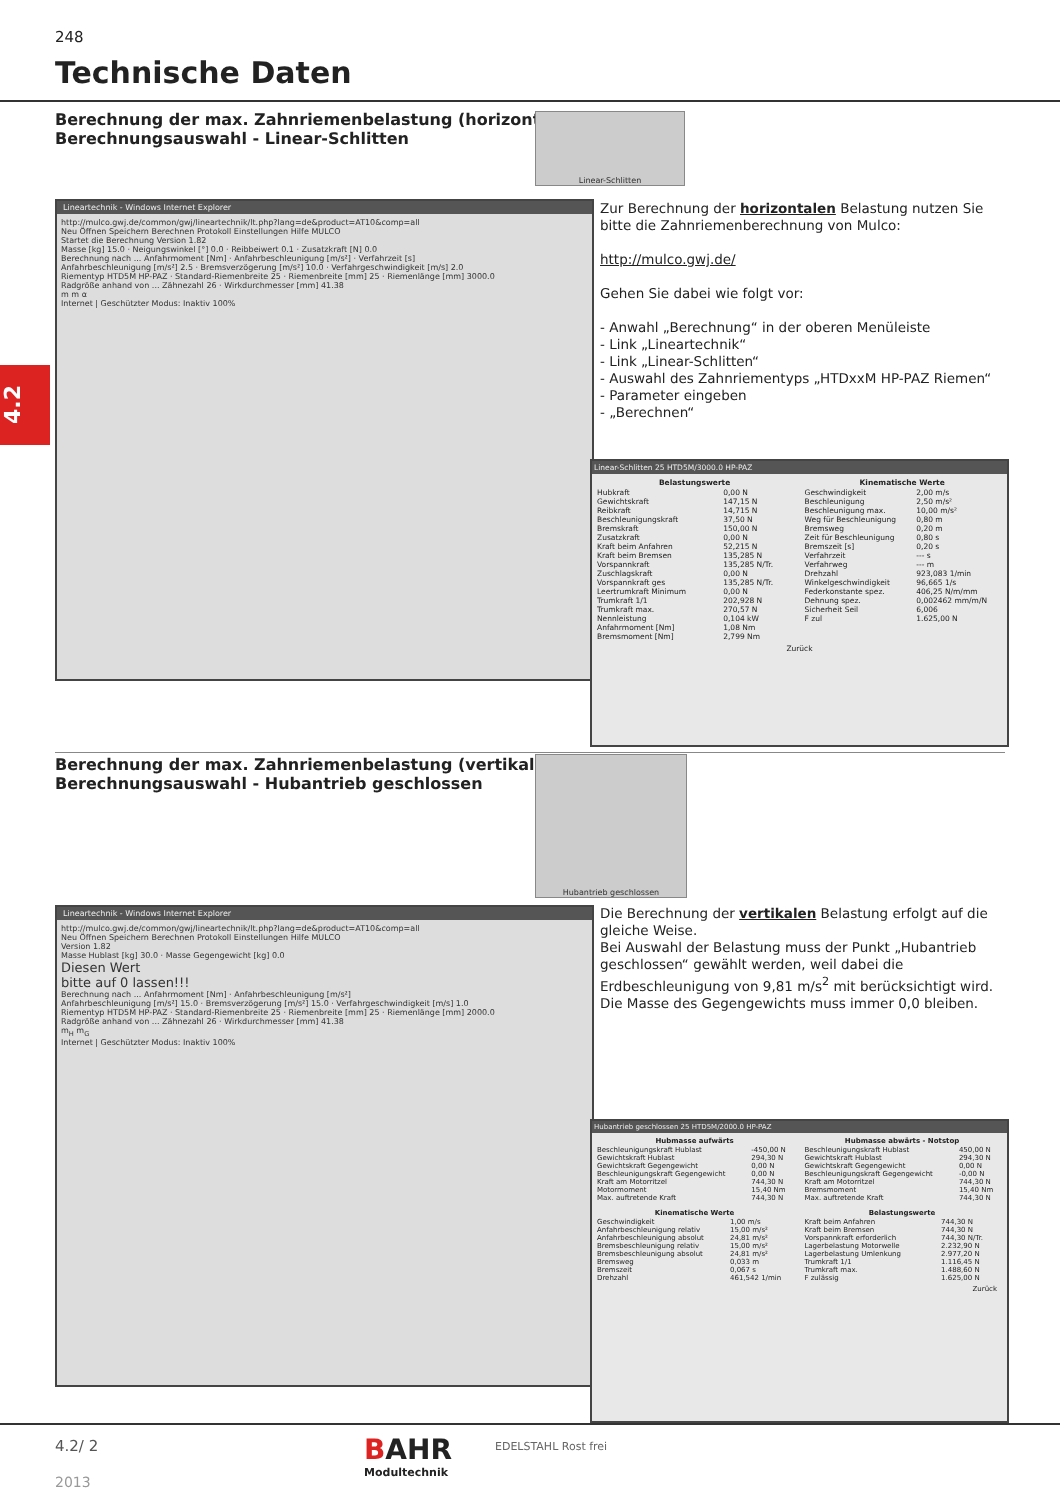248
Technische Daten
4.2
Berechnung der max. Zahnriemenbelastung (horizontal)
Berechnungsauswahl - Linear-Schlitten
Linear-Schlitten
Lineartechnik - Windows Internet Explorer
http://mulco.gwj.de/common/gwj/lineartechnik/lt.php?lang=de&product=AT10&comp=all
Neu Öffnen Speichern Berechnen Protokoll Einstellungen Hilfe MULCO
Startet die Berechnung Version 1.82
Masse [kg] 15.0 · Neigungswinkel [°] 0.0 · Reibbeiwert 0.1 · Zusatzkraft [N] 0.0
Berechnung nach ... Anfahrmoment [Nm] · Anfahrbeschleunigung [m/s²] · Verfahrzeit [s]
Anfahrbeschleunigung [m/s²] 2.5 · Bremsverzögerung [m/s²] 10.0 · Verfahrgeschwindigkeit [m/s] 2.0
Riementyp HTD5M HP-PAZ · Standard-Riemenbreite 25 · Riemenbreite [mm] 25 · Riemenlänge [mm] 3000.0
Radgröße anhand von ... Zähnezahl 26 · Wirkdurchmesser [mm] 41.38
m m α
Internet | Geschützter Modus: Inaktiv 100%
Zur Berechnung der horizontalen Belastung nutzen Sie bitte die Zahnriemenberechnung von Mulco:
http://mulco.gwj.de/
Gehen Sie dabei wie folgt vor:
- Anwahl „Berechnung“ in der oberen Menüleiste
- Link „Lineartechnik“
- Link „Linear-Schlitten“
- Auswahl des Zahnriementyps „HTDxxM HP-PAZ Riemen“
- Parameter eingeben
- „Berechnen“
Linear-Schlitten 25 HTD5M/3000.0 HP-PAZ
| Belastungswerte | |
| --- | --- |
| Hubkraft | 0,00 N |
| Gewichtskraft | 147,15 N |
| Reibkraft | 14,715 N |
| Beschleunigungskraft | 37,50 N |
| Bremskraft | 150,00 N |
| Zusatzkraft | 0,00 N |
| Kraft beim Anfahren | 52,215 N |
| Kraft beim Bremsen | 135,285 N |
| Vorspannkraft | 135,285 N/Tr. |
| Zuschlagskraft | 0,00 N |
| Vorspannkraft ges | 135,285 N/Tr. |
| Leertrumkraft Minimum | 0,00 N |
| Trumkraft 1/1 | 202,928 N |
| Trumkraft max. | 270,57 N |
| Nennleistung | 0,104 kW |
| Anfahrmoment [Nm] | 1,08 Nm |
| Bremsmoment [Nm] | 2,799 Nm |
| Kinematische Werte | |
| --- | --- |
| Geschwindigkeit | 2,00 m/s |
| Beschleunigung | 2,50 m/s² |
| Beschleunigung max. | 10,00 m/s² |
| Weg für Beschleunigung | 0,80 m |
| Bremsweg | 0,20 m |
| Zeit für Beschleunigung | 0,80 s |
| Bremszeit [s] | 0,20 s |
| Verfahrzeit | --- s |
| Verfahrweg | --- m |
| Drehzahl | 923,083 1/min |
| Winkelgeschwindigkeit | 96,665 1/s |
| Federkonstante spez. | 406,25 N/m/mm |
| Dehnung spez. | 0,002462 mm/m/N |
| Sicherheit Seil | 6,006 |
| F zul | 1.625,00 N |
Zurück
Berechnung der max. Zahnriemenbelastung (vertikal)
Berechnungsauswahl - Hubantrieb geschlossen
Hubantrieb geschlossen
Lineartechnik - Windows Internet Explorer
http://mulco.gwj.de/common/gwj/lineartechnik/lt.php?lang=de&product=AT10&comp=all
Neu Öffnen Speichern Berechnen Protokoll Einstellungen Hilfe MULCO
Version 1.82
Masse Hublast [kg] 30.0 · Masse Gegengewicht [kg] 0.0
Diesen Wert
bitte auf 0 lassen!!!
Berechnung nach ... Anfahrmoment [Nm] · Anfahrbeschleunigung [m/s²]
Anfahrbeschleunigung [m/s²] 15.0 · Bremsverzögerung [m/s²] 15.0 · Verfahrgeschwindigkeit [m/s] 1.0
Riementyp HTD5M HP-PAZ · Standard-Riemenbreite 25 · Riemenbreite [mm] 25 · Riemenlänge [mm] 2000.0
Radgröße anhand von ... Zähnezahl 26 · Wirkdurchmesser [mm] 41.38
m<sub>H</sub> m<sub>G</sub>
Internet | Geschützter Modus: Inaktiv 100%
Die Berechnung der vertikalen Belastung erfolgt auf die gleiche Weise.
Bei Auswahl der Belastung muss der Punkt „Hubantrieb geschlossen“ gewählt werden, weil dabei die Erdbeschleunigung von 9,81 m/s<sup>2</sup> mit berücksichtigt wird.
Die Masse des Gegengewichts muss immer 0,0 bleiben.
Hubantrieb geschlossen 25 HTD5M/2000.0 HP-PAZ
| Hubmasse aufwärts | |
| --- | --- |
| Beschleunigungskraft Hublast | -450,00 N |
| Gewichtskraft Hublast | 294,30 N |
| Gewichtskraft Gegengewicht | 0,00 N |
| Beschleunigungskraft Gegengewicht | 0,00 N |
| Kraft am Motorritzel | 744,30 N |
| Motormoment | 15,40 Nm |
| Max. auftretende Kraft | 744,30 N |
| Hubmasse abwärts - Notstop | |
| --- | --- |
| Beschleunigungskraft Hublast | 450,00 N |
| Gewichtskraft Hublast | 294,30 N |
| Gewichtskraft Gegengewicht | 0,00 N |
| Beschleunigungskraft Gegengewicht | -0,00 N |
| Kraft am Motorritzel | 744,30 N |
| Bremsmoment | 15,40 Nm |
| Max. auftretende Kraft | 744,30 N |
| Kinematische Werte | |
| --- | --- |
| Geschwindigkeit | 1,00 m/s |
| Anfahrbeschleunigung relativ | 15,00 m/s² |
| Anfahrbeschleunigung absolut | 24,81 m/s² |
| Bremsbeschleunigung relativ | 15,00 m/s² |
| Bremsbeschleunigung absolut | 24,81 m/s² |
| Bremsweg | 0,033 m |
| Bremszeit | 0,067 s |
| Drehzahl | 461,542 1/min |
| Belastungswerte | |
| --- | --- |
| Kraft beim Anfahren | 744,30 N |
| Kraft beim Bremsen | 744,30 N |
| Vorspannkraft erforderlich | 744,30 N/Tr. |
| Lagerbelastung Motorwelle | 2.232,90 N |
| Lagerbelastung Umlenkung | 2.977,20 N |
| Trumkraft 1/1 | 1.116,45 N |
| Trumkraft max. | 1.488,60 N |
| F zulässig | 1.625,00 N |
Zurück
4.2/ 2
2013
BAHR
Modultechnik
EDELSTAHL Rost frei